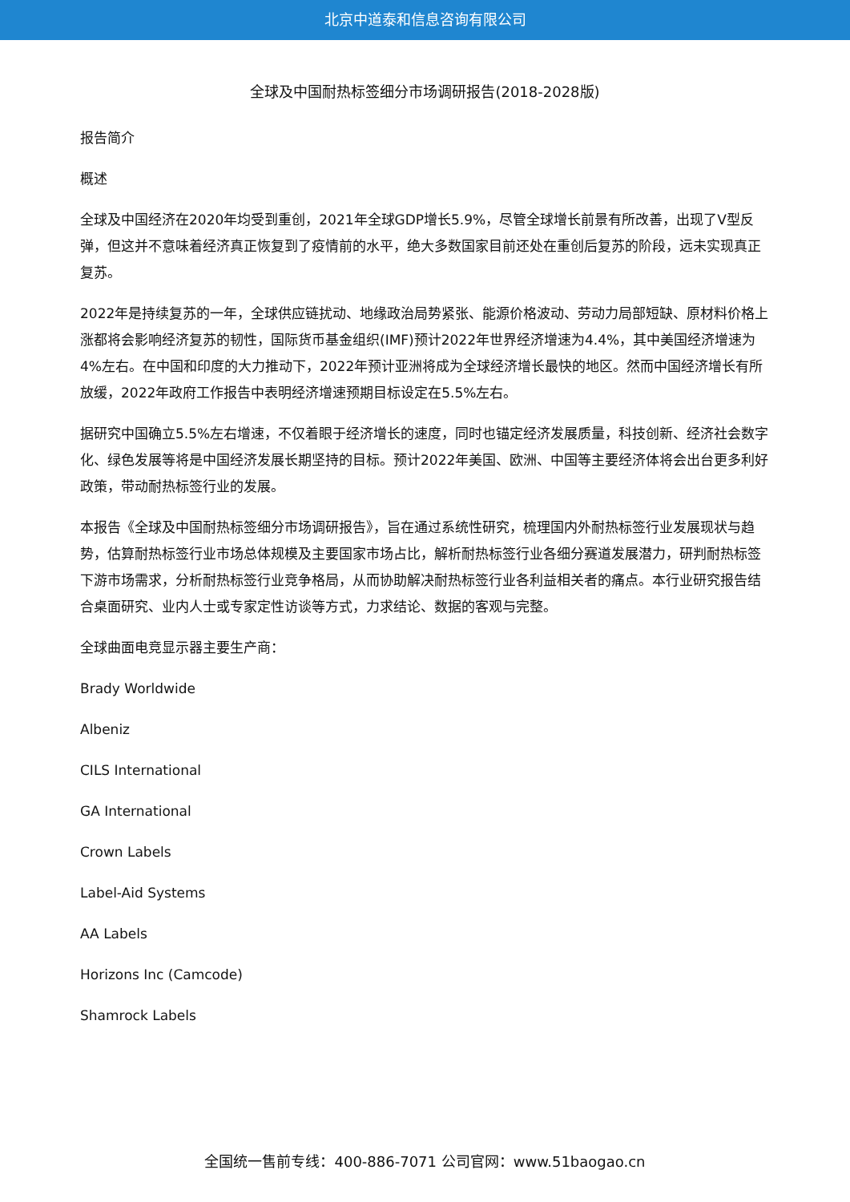北京中道泰和信息咨询有限公司
全球及中国耐热标签细分市场调研报告(2018-2028版)
报告简介
概述
全球及中国经济在2020年均受到重创，2021年全球GDP增长5.9%，尽管全球增长前景有所改善，出现了V型反弹，但这并不意味着经济真正恢复到了疫情前的水平，绝大多数国家目前还处在重创后复苏的阶段，远未实现真正复苏。
2022年是持续复苏的一年，全球供应链扰动、地缘政治局势紧张、能源价格波动、劳动力局部短缺、原材料价格上涨都将会影响经济复苏的韧性，国际货币基金组织(IMF)预计2022年世界经济增速为4.4%，其中美国经济增速为4%左右。在中国和印度的大力推动下，2022年预计亚洲将成为全球经济增长最快的地区。然而中国经济增长有所放缓，2022年政府工作报告中表明经济增速预期目标设定在5.5%左右。
据研究中国确立5.5%左右增速，不仅着眼于经济增长的速度，同时也锚定经济发展质量，科技创新、经济社会数字化、绿色发展等将是中国经济发展长期坚持的目标。预计2022年美国、欧洲、中国等主要经济体将会出台更多利好政策，带动耐热标签行业的发展。
本报告《全球及中国耐热标签细分市场调研报告》，旨在通过系统性研究，梳理国内外耐热标签行业发展现状与趋势，估算耐热标签行业市场总体规模及主要国家市场占比，解析耐热标签行业各细分赛道发展潜力，研判耐热标签下游市场需求，分析耐热标签行业竞争格局，从而协助解决耐热标签行业各利益相关者的痛点。本行业研究报告结合桌面研究、业内人士或专家定性访谈等方式，力求结论、数据的客观与完整。
全球曲面电竞显示器主要生产商：
Brady Worldwide
Albeniz
CILS International
GA International
Crown Labels
Label-Aid Systems
AA Labels
Horizons Inc (Camcode)
Shamrock Labels
全国统一售前专线：400-886-7071 公司官网：www.51baogao.cn